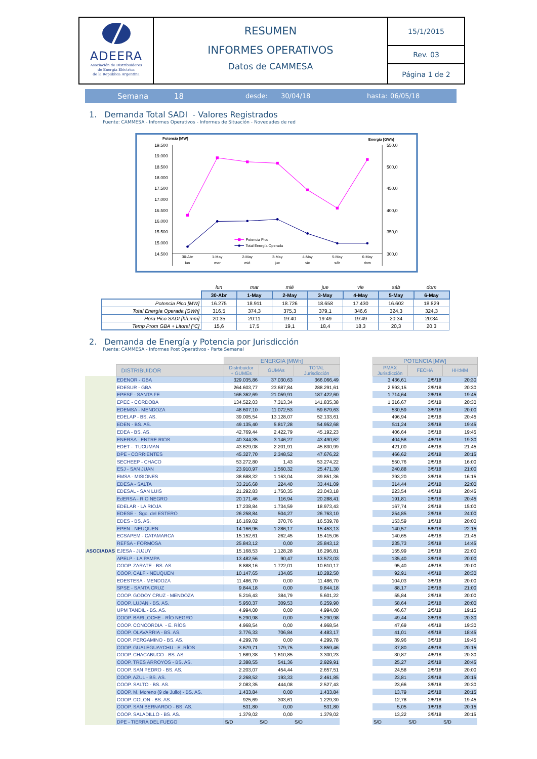ADEERA
Asociación de Distribuidores
de Energía Eléctrica
de la República Argentina
RESUMEN
INFORMES OPERATIVOS
Datos de CAMMESA
15/1/2015
Rev. 03
Página 1 de 2
Semana 18 desde: 30/04/18 hasta: 06/05/18
1. Demanda Total SADI - Valores Registrados
Fuente: CAMMESA - Informes Operativos - Informes de Situación - Novedades de red
Potencia [MW]
Energía [GWh]
19.500
19.000
18.500
18.000
17.500
17.000
16.500
16.000
15.500
15.000
14.500
550,0
500,0
450,0
400,0
350,0
300,0
30-Abr
lun
1-May
mar
2-May
mié
3-May
jue
4-May
vie
5-May
sáb
6-May
dom
Potencia Pico
Total Energía Operada
| | lun | mar | mié | jue | vie | sáb | dom |
| | 30-Abr | 1-May | 2-May | 3-May | 4-May | 5-May | 6-May |
| Potencia Pico [MW] | 16.275 | 18.911 | 18.726 | 18.658 | 17.430 | 16.602 | 18.829 |
| Total Energía Operada [GWh] | 316,5 | 374,3 | 375,3 | 379,1 | 346,6 | 324,3 | 324,3 |
| Hora Pico SADI [hh:mm] | 20:35 | 20:11 | 19:40 | 19:49 | 19:49 | 20:34 | 20:34 |
| Temp Prom GBA + Litoral [ºC] | 15,6 | 17,5 | 19,1 | 18,4 | 18,3 | 20,3 | 20,3 |
2. Demanda de Energía y Potencia por Jurisdicción
Fuente: CAMMESA - Informes Post Operativos - Parte Semanal
| | | ENERGIA [MWh] | | | | POTENCIA [MW] | | |
| --- | --- | --- | --- | --- | --- | --- | --- | --- |
| | DISTRIBUIDOR | Distribuidor + GUMEs | GUMAs | TOTAL Jurisdicción | | PMAX Jurisdicción | FECHA | HH:MM |
| ASOCIADAS | EDENOR - GBA | 329.035,86 | 37.030,63 | 366.066,49 | | 3.436,61 | 2/5/18 | 20:30 |
| | EDESUR - GBA | 264.603,77 | 23.687,84 | 288.291,61 | | 2.593,15 | 2/5/18 | 20:30 |
| | EPESF - SANTA FE | 166.362,69 | 21.059,91 | 187.422,60 | | 1.714,64 | 2/5/18 | 19:45 |
| | EPEC - CORDOBA | 134.522,03 | 7.313,34 | 141.835,38 | | 1.316,67 | 3/5/18 | 20:30 |
| | EDEMSA - MENDOZA | 48.607,10 | 11.072,53 | 59.679,63 | | 530,59 | 3/5/18 | 20:00 |
| | EDELAP - BS. AS. | 39.005,54 | 13.128,07 | 52.133,61 | | 496,94 | 2/5/18 | 20:45 |
| | EDEN - BS. AS. | 49.135,40 | 5.817,28 | 54.952,68 | | 511,24 | 3/5/18 | 19:45 |
| | EDEA - BS. AS. | 42.769,44 | 2.422,79 | 45.192,23 | | 406,64 | 3/5/18 | 19:45 |
| | ENERSA - ENTRE RIOS | 40.344,35 | 3.146,27 | 43.490,62 | | 404,58 | 4/5/18 | 19:30 |
| | EDET - TUCUMAN | 43.629,08 | 2.201,91 | 45.830,99 | | 421,00 | 4/5/18 | 21:45 |
| | DPE - CORRIENTES | 45.327,70 | 2.348,52 | 47.676,22 | | 466,62 | 2/5/18 | 20:15 |
| | SECHEEP - CHACO | 53.272,80 | 1,43 | 53.274,22 | | 550,76 | 2/5/18 | 16:00 |
| | ESJ - SAN JUAN | 23.910,97 | 1.560,32 | 25.471,30 | | 240,88 | 3/5/18 | 21:00 |
| | EMSA - MISIONES | 38.688,32 | 1.163,04 | 39.851,36 | | 393,20 | 3/5/18 | 16:15 |
| | EDESA - SALTA | 33.216,68 | 224,40 | 33.441,09 | | 314,44 | 2/5/18 | 22:00 |
| | EDESAL - SAN LUIS | 21.292,83 | 1.750,35 | 23.043,18 | | 223,54 | 4/5/18 | 20:45 |
| | EdERSA - RIO NEGRO | 20.171,46 | 116,94 | 20.288,41 | | 191,81 | 2/5/18 | 20:45 |
| | EDELAR - LA RIOJA | 17.238,84 | 1.734,59 | 18.973,43 | | 167,74 | 2/5/18 | 15:00 |
| | EDESE - Sgo. del ESTERO | 26.258,84 | 504,27 | 26.763,10 | | 254,85 | 2/5/18 | 24:00 |
| | EDES - BS. AS. | 16.169,02 | 370,76 | 16.539,78 | | 153,59 | 1/5/18 | 20:00 |
| | EPEN - NEUQUEN | 14.166,96 | 1.286,17 | 15.453,13 | | 140,57 | 5/5/18 | 22:15 |
| | ECSAPEM - CATAMARCA | 15.152,61 | 262,45 | 15.415,06 | | 140,65 | 4/5/18 | 21:45 |
| | REFSA - FORMOSA | 25.843,12 | 0,00 | 25.843,12 | | 235,73 | 3/5/18 | 14:45 |
| | EJESA - JUJUY | 15.168,53 | 1.128,28 | 16.296,81 | | 155,99 | 2/5/18 | 22:00 |
| | APELP - LA PAMPA | 13.482,56 | 90,47 | 13.573,03 | | 135,40 | 3/5/18 | 20:00 |
| | COOP. ZARATE - BS. AS. | 8.888,16 | 1.722,01 | 10.610,17 | | 95,40 | 4/5/18 | 20:00 |
| | COOP. CALF - NEUQUEN | 10.147,65 | 134,85 | 10.282,50 | | 92,91 | 4/5/18 | 20:30 |
| | EDESTESA - MENDOZA | 11.486,70 | 0,00 | 11.486,70 | | 104,03 | 3/5/18 | 20:00 |
| | SPSE - SANTA CRUZ | 9.844,18 | 0,00 | 9.844,18 | | 88,17 | 2/5/18 | 21:00 |
| | COOP. GODOY CRUZ - MENDOZA | 5.216,43 | 384,79 | 5.601,22 | | 55,84 | 2/5/18 | 20:00 |
| | COOP. LUJAN - BS. AS. | 5.950,37 | 309,53 | 6.259,90 | | 58,64 | 2/5/18 | 20:00 |
| | UPM TANDIL - BS. AS. | 4.994,00 | 0,00 | 4.994,00 | | 46,67 | 2/5/18 | 19:15 |
| | COOP. BARILOCHE - RÍO NEGRO | 5.290,98 | 0,00 | 5.290,98 | | 49,44 | 3/5/18 | 20:30 |
| | COOP. CONCORDIA - E. RÍOS | 4.968,54 | 0,00 | 4.968,54 | | 47,69 | 4/5/18 | 19:30 |
| | COOP. OLAVARRIA - BS. AS. | 3.776,33 | 706,84 | 4.483,17 | | 41,01 | 4/5/18 | 18:45 |
| | COOP. PERGAMINO - BS. AS. | 4.299,78 | 0,00 | 4.299,78 | | 39,96 | 3/5/18 | 19:45 |
| | COOP. GUALEGUAYCHU - E .RÍOS | 3.679,71 | 179,75 | 3.859,46 | | 37,80 | 4/5/18 | 20:15 |
| | COOP. CHACABUCO - BS. AS. | 1.689,38 | 1.610,85 | 3.300,23 | | 30,87 | 4/5/18 | 20:30 |
| | COOP. TRES ARROYOS - BS. AS. | 2.388,55 | 541,36 | 2.929,91 | | 25,27 | 2/5/18 | 20:45 |
| | COOP. SAN PEDRO - BS. AS. | 2.203,07 | 454,44 | 2.657,51 | | 24,58 | 2/5/18 | 20:00 |
| | COOP. AZUL - BS. AS. | 2.268,52 | 193,33 | 2.461,85 | | 23,81 | 3/5/18 | 20:15 |
| | COOP. SALTO - BS. AS. | 2.083,35 | 444,08 | 2.527,43 | | 23,66 | 3/5/18 | 20:30 |
| | COOP. M. Moreno (9 de Julio) - BS. AS. | 1.433,84 | 0,00 | 1.433,84 | | 13,79 | 2/5/18 | 20:15 |
| | COOP. COLON - BS. AS. | 925,69 | 303,61 | 1.229,30 | | 12,78 | 2/5/18 | 19:45 |
| | COOP. SAN BERNARDO - BS. AS. | 531,80 | 0,00 | 531,80 | | 5,05 | 1/5/18 | 20:15 |
| | COOP. SALADILLO - BS. AS. | 1.379,02 | 0,00 | 1.379,02 | | 13,22 | 3/5/18 | 20:15 |
| | DPE - TIERRA DEL FUEGO | S/D | S/D | S/D | | S/D | S/D | S/D |